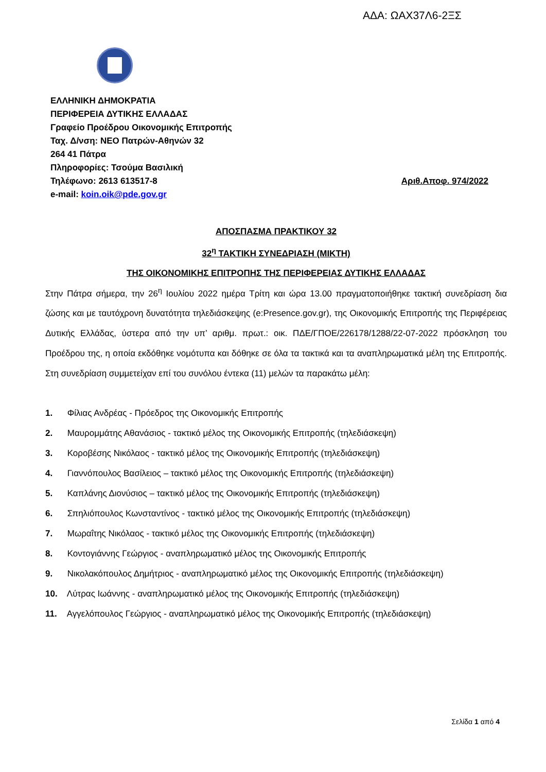ΑΔΑ: ΩΑΧ37Λ6-2ΞΣ
ΕΛΛΗΝΙΚΗ ΔΗΜΟΚΡΑΤΙΑ
ΠΕΡΙΦΕΡΕΙΑ ΔΥΤΙΚΗΣ ΕΛΛΑΔΑΣ
Γραφείο Προέδρου Οικονομικής Επιτροπής
Ταχ. Δ/νση: ΝΕΟ Πατρών-Αθηνών 32
264 41 Πάτρα
Πληροφορίες: Τσούμα Βασιλική
Τηλέφωνο: 2613 613517-8 Αριθ.Αποφ. 974/2022
e-mail: koin.oik@pde.gov.gr
ΑΠΟΣΠΑΣΜΑ ΠΡΑΚΤΙΚΟΥ 32
32<sup>η</sup> ΤΑΚΤΙΚΗ ΣΥΝΕΔΡΙΑΣΗ (ΜΙΚΤΗ)
ΤΗΣ ΟΙΚΟΝΟΜΙΚΗΣ ΕΠΙΤΡΟΠΗΣ ΤΗΣ ΠΕΡΙΦΕΡΕΙΑΣ ΔΥΤΙΚΗΣ ΕΛΛΑΔΑΣ
Στην Πάτρα σήμερα, την 26<sup>η</sup> Ιουλίου 2022 ημέρα Τρίτη και ώρα 13.00 πραγματοποιήθηκε τακτική συνεδρίαση δια ζώσης και με ταυτόχρονη δυνατότητα τηλεδιάσκεψης (e:Presence.gov.gr), της Οικονομικής Επιτροπής της Περιφέρειας Δυτικής Ελλάδας, ύστερα από την υπ’ αριθμ. πρωτ.: οικ. ΠΔΕ/ΓΠΟΕ/226178/1288/22-07-2022 πρόσκληση του Προέδρου της, η οποία εκδόθηκε νομότυπα και δόθηκε σε όλα τα τακτικά και τα αναπληρωματικά μέλη της Επιτροπής. Στη συνεδρίαση συμμετείχαν επί του συνόλου έντεκα (11) μελών τα παρακάτω μέλη:
1. Φίλιας Ανδρέας - Πρόεδρος της Οικονομικής Επιτροπής
2. Μαυρομμάτης Αθανάσιος - τακτικό μέλος της Οικονομικής Επιτροπής (τηλεδιάσκεψη)
3. Κοροβέσης Νικόλαος - τακτικό μέλος της Οικονομικής Επιτροπής (τηλεδιάσκεψη)
4. Γιαννόπουλος Βασίλειος – τακτικό μέλος της Οικονομικής Επιτροπής (τηλεδιάσκεψη)
5. Καπλάνης Διονύσιος – τακτικό μέλος της Οικονομικής Επιτροπής (τηλεδιάσκεψη)
6. Σπηλιόπουλος Κωνσταντίνος - τακτικό μέλος της Οικονομικής Επιτροπής (τηλεδιάσκεψη)
7. Μωραΐτης Νικόλαος - τακτικό μέλος της Οικονομικής Επιτροπής (τηλεδιάσκεψη)
8. Κοντογιάννης Γεώργιος - αναπληρωματικό μέλος της Οικονομικής Επιτροπής
9. Νικολακόπουλος Δημήτριος - αναπληρωματικό μέλος της Οικονομικής Επιτροπής (τηλεδιάσκεψη)
10. Λύτρας Ιωάννης - αναπληρωματικό μέλος της Οικονομικής Επιτροπής (τηλεδιάσκεψη)
11. Αγγελόπουλος Γεώργιος - αναπληρωματικό μέλος της Οικονομικής Επιτροπής (τηλεδιάσκεψη)
Σελίδα 1 από 4